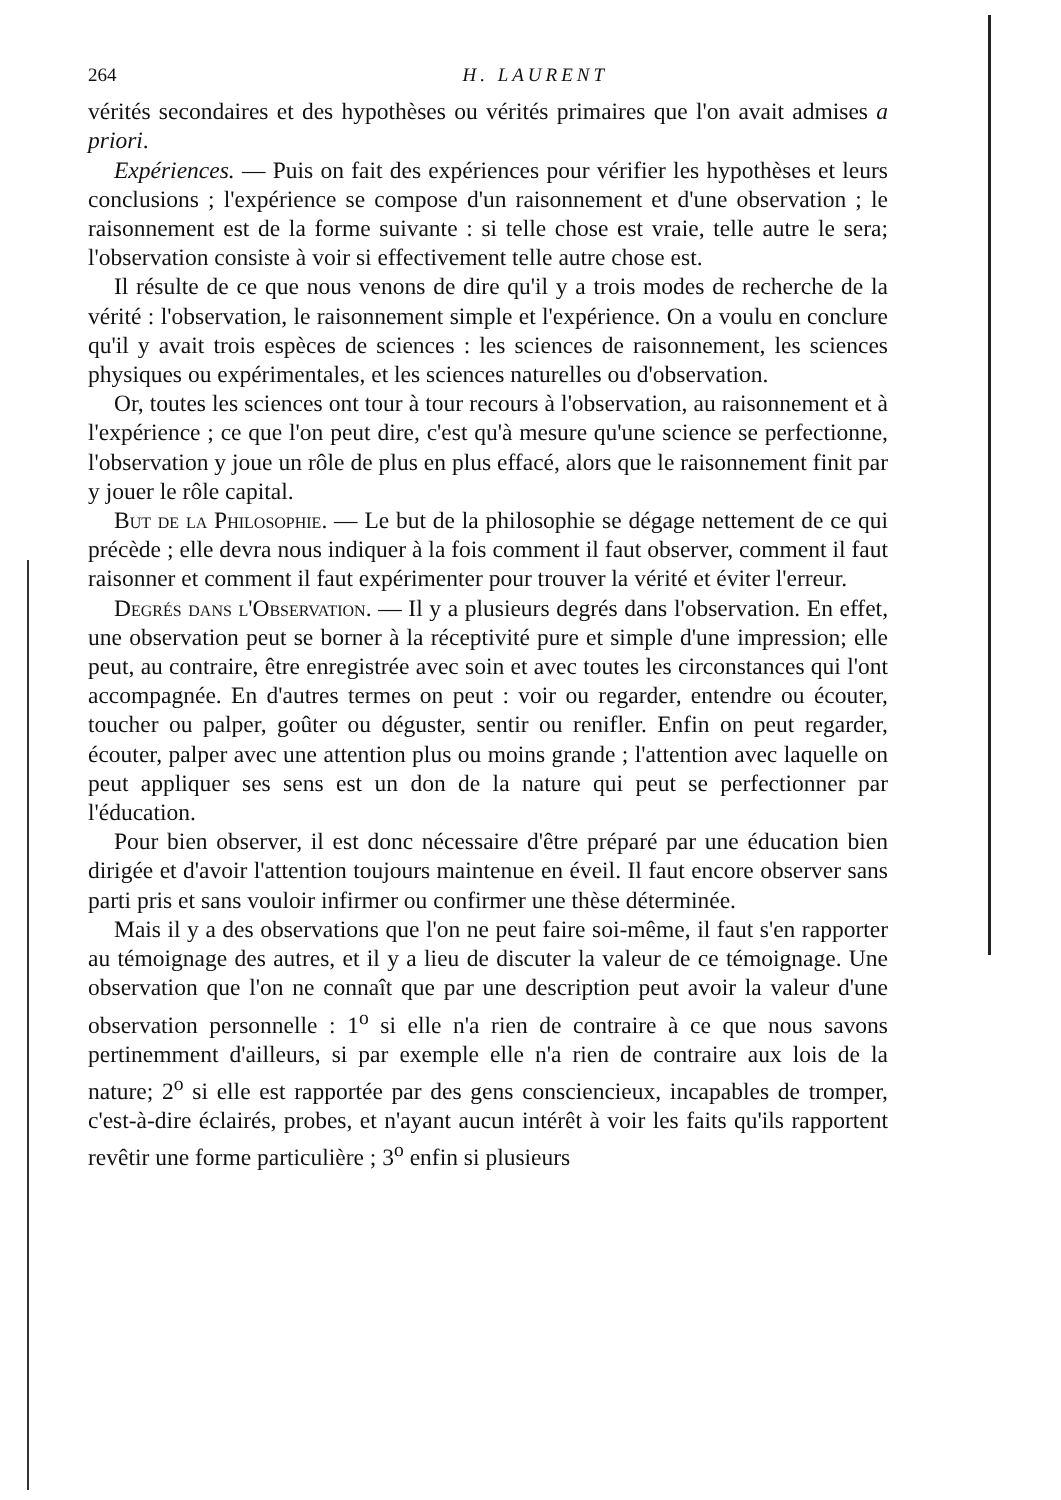264 H. LAURENT
vérités secondaires et des hypothèses ou vérités primaires que l'on avait admises a priori.
Expériences. — Puis on fait des expériences pour vérifier les hypothèses et leurs conclusions ; l'expérience se compose d'un raisonnement et d'une observation ; le raisonnement est de la forme suivante : si telle chose est vraie, telle autre le sera; l'observation consiste à voir si effectivement telle autre chose est.
Il résulte de ce que nous venons de dire qu'il y a trois modes de recherche de la vérité : l'observation, le raisonnement simple et l'expérience. On a voulu en conclure qu'il y avait trois espèces de sciences : les sciences de raisonnement, les sciences physiques ou expérimentales, et les sciences naturelles ou d'observation.
Or, toutes les sciences ont tour à tour recours à l'observation, au raisonnement et à l'expérience ; ce que l'on peut dire, c'est qu'à mesure qu'une science se perfectionne, l'observation y joue un rôle de plus en plus effacé, alors que le raisonnement finit par y jouer le rôle capital.
But de la Philosophie. — Le but de la philosophie se dégage nettement de ce qui précède ; elle devra nous indiquer à la fois comment il faut observer, comment il faut raisonner et comment il faut expérimenter pour trouver la vérité et éviter l'erreur.
Degrés dans l'Observation. — Il y a plusieurs degrés dans l'observation. En effet, une observation peut se borner à la réceptivité pure et simple d'une impression; elle peut, au contraire, être enregistrée avec soin et avec toutes les circonstances qui l'ont accompagnée. En d'autres termes on peut : voir ou regarder, entendre ou écouter, toucher ou palper, goûter ou déguster, sentir ou renifler. Enfin on peut regarder, écouter, palper avec une attention plus ou moins grande ; l'attention avec laquelle on peut appliquer ses sens est un don de la nature qui peut se perfectionner par l'éducation.
Pour bien observer, il est donc nécessaire d'être préparé par une éducation bien dirigée et d'avoir l'attention toujours maintenue en éveil. Il faut encore observer sans parti pris et sans vouloir infirmer ou confirmer une thèse déterminée.
Mais il y a des observations que l'on ne peut faire soi-même, il faut s'en rapporter au témoignage des autres, et il y a lieu de discuter la valeur de ce témoignage. Une observation que l'on ne connaît que par une description peut avoir la valeur d'une observation personnelle : 1<sup>o</sup> si elle n'a rien de contraire à ce que nous savons pertinemment d'ailleurs, si par exemple elle n'a rien de contraire aux lois de la nature; 2<sup>o</sup> si elle est rapportée par des gens consciencieux, incapables de tromper, c'est-à-dire éclairés, probes, et n'ayant aucun intérêt à voir les faits qu'ils rapportent revêtir une forme particulière ; 3<sup>o</sup> enfin si plusieurs